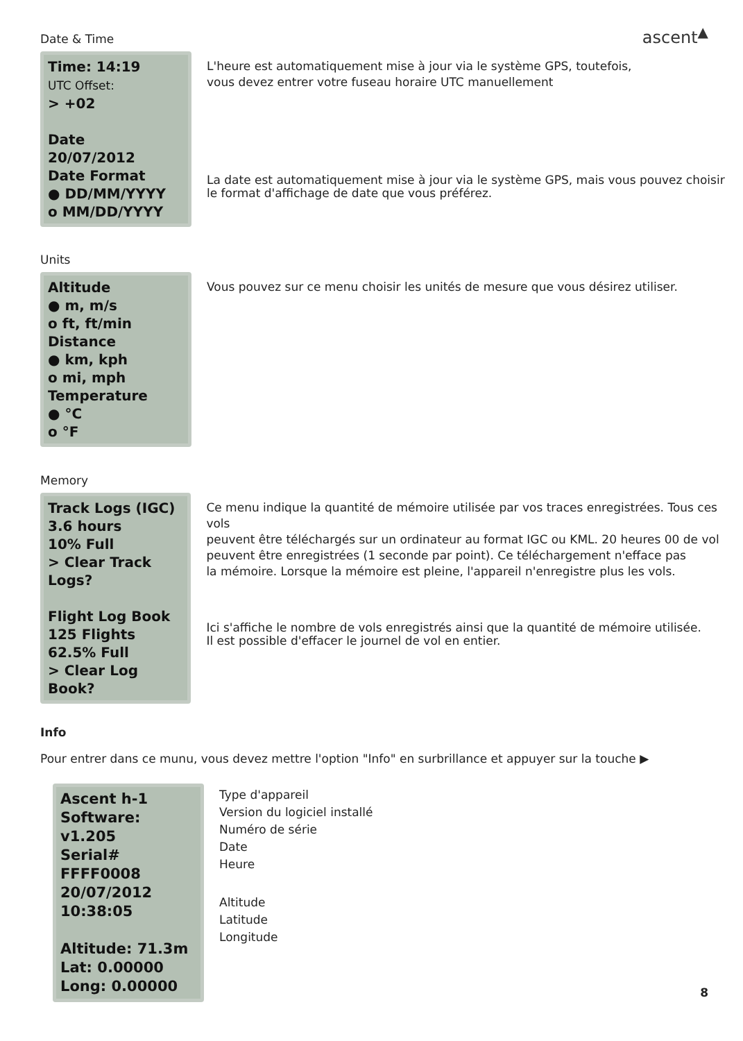ascent<sup>▲</sup>
Date & Time
Time: 14:19
UTC Offset:
> +02
Date
20/07/2012
Date Format
● DD/MM/YYYY
o MM/DD/YYYY
L'heure est automatiquement mise à jour via le système GPS, toutefois,
vous devez entrer votre fuseau horaire UTC manuellement
La date est automatiquement mise à jour via le système GPS, mais vous pouvez choisir
le format d'affichage de date que vous préférez.
Units
Altitude
● m, m/s
o ft, ft/min
Distance
● km, kph
o mi, mph
Temperature
● °C
o °F
Vous pouvez sur ce menu choisir les unités de mesure que vous désirez utiliser.
Memory
Track Logs (IGC)
3.6 hours
10% Full
> Clear Track Logs?
Flight Log Book
125 Flights
62.5% Full
> Clear Log Book?
Ce menu indique la quantité de mémoire utilisée par vos traces enregistrées. Tous ces vols
peuvent être téléchargés sur un ordinateur au format IGC ou KML. 20 heures 00 de vol
peuvent être enregistrées (1 seconde par point). Ce téléchargement n'efface pas
la mémoire. Lorsque la mémoire est pleine, l'appareil n'enregistre plus les vols.
Ici s'affiche le nombre de vols enregistrés ainsi que la quantité de mémoire utilisée.
Il est possible d'effacer le journel de vol en entier.
Info
Pour entrer dans ce munu, vous devez mettre l'option "Info" en surbrillance et appuyer sur la touche ▶
Ascent h-1
Software: v1.205
Serial# FFFF0008
20/07/2012
10:38:05
Altitude: 71.3m
Lat: 0.00000
Long: 0.00000
Type d'appareil
Version du logiciel installé
Numéro de série
Date
Heure
Altitude
Latitude
Longitude
8